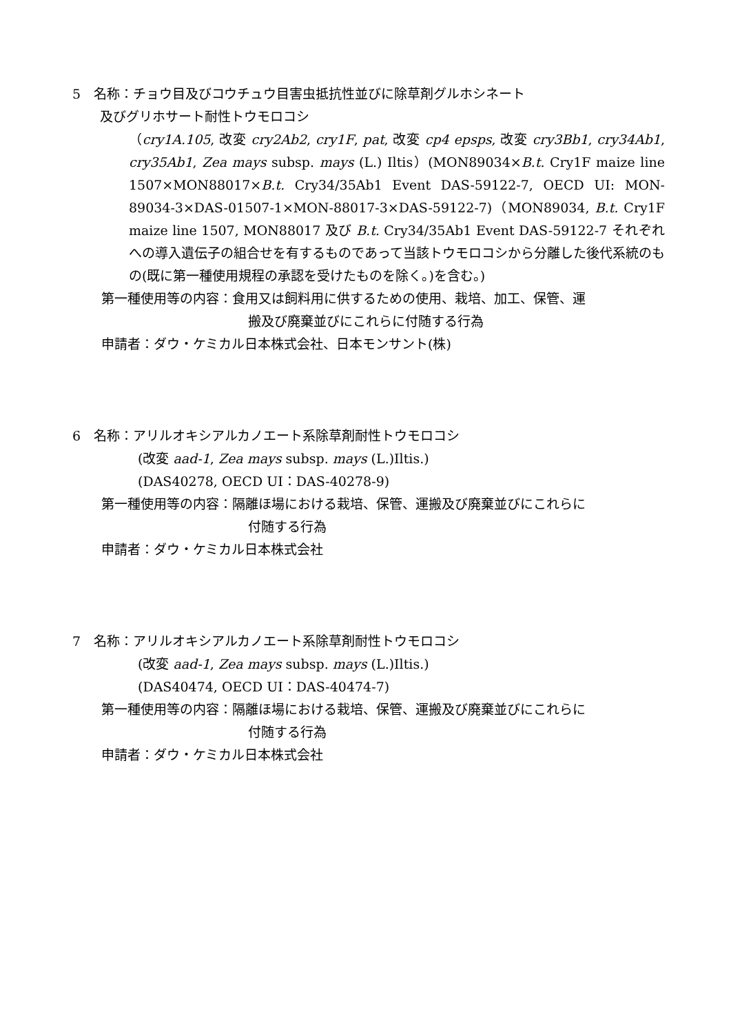5　名称：チョウ目及びコウチュウ目害虫抵抗性並びに除草剤グルホシネート
及びグリホサート耐性トウモロコシ
（cry1A.105, 改変 cry2Ab2, cry1F, pat, 改変 cp4 epsps, 改変 cry3Bb1, cry34Ab1, cry35Ab1, Zea mays subsp. mays (L.) Iltis）(MON89034×B.t. Cry1F maize line 1507×MON88017×B.t. Cry34/35Ab1 Event DAS-59122-7, OECD UI: MON-89034-3×DAS-01507-1×MON-88017-3×DAS-59122-7)（MON89034, B.t. Cry1F maize line 1507, MON88017 及び B.t. Cry34/35Ab1 Event DAS-59122-7 それぞれへの導入遺伝子の組合せを有するものであって当該トウモロコシから分離した後代系統のもの(既に第一種使用規程の承認を受けたものを除く。)を含む。)
第一種使用等の内容：食用又は飼料用に供するための使用、栽培、加工、保管、運
搬及び廃棄並びにこれらに付随する行為
申請者：ダウ・ケミカル日本株式会社、日本モンサント(株)
6　名称：アリルオキシアルカノエート系除草剤耐性トウモロコシ
(改変 aad-1, Zea mays subsp. mays (L.)Iltis.)
(DAS40278, OECD UI：DAS-40278-9)
第一種使用等の内容：隔離ほ場における栽培、保管、運搬及び廃棄並びにこれらに
付随する行為
申請者：ダウ・ケミカル日本株式会社
7　名称：アリルオキシアルカノエート系除草剤耐性トウモロコシ
(改変 aad-1, Zea mays subsp. mays (L.)Iltis.)
(DAS40474, OECD UI：DAS-40474-7)
第一種使用等の内容：隔離ほ場における栽培、保管、運搬及び廃棄並びにこれらに
付随する行為
申請者：ダウ・ケミカル日本株式会社